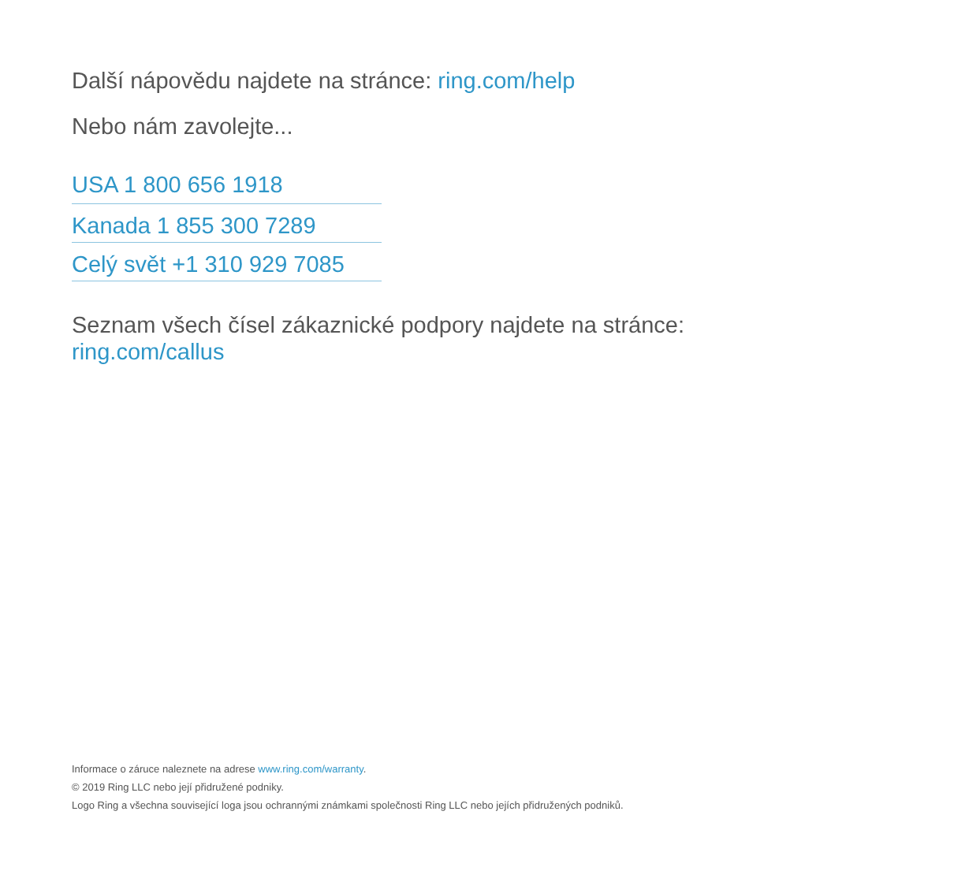Další nápovědu najdete na stránce: ring.com/help
Nebo nám zavolejte...
USA 1 800 656 1918
Kanada 1 855 300 7289
Celý svět +1 310 929 7085
Seznam všech čísel zákaznické podpory najdete na stránce:
ring.com/callus
Informace o záruce naleznete na adrese www.ring.com/warranty.
© 2019 Ring LLC nebo její přidružené podniky.
Logo Ring a všechna související loga jsou ochrannými známkami společnosti Ring LLC nebo jejích přidružených podniků.